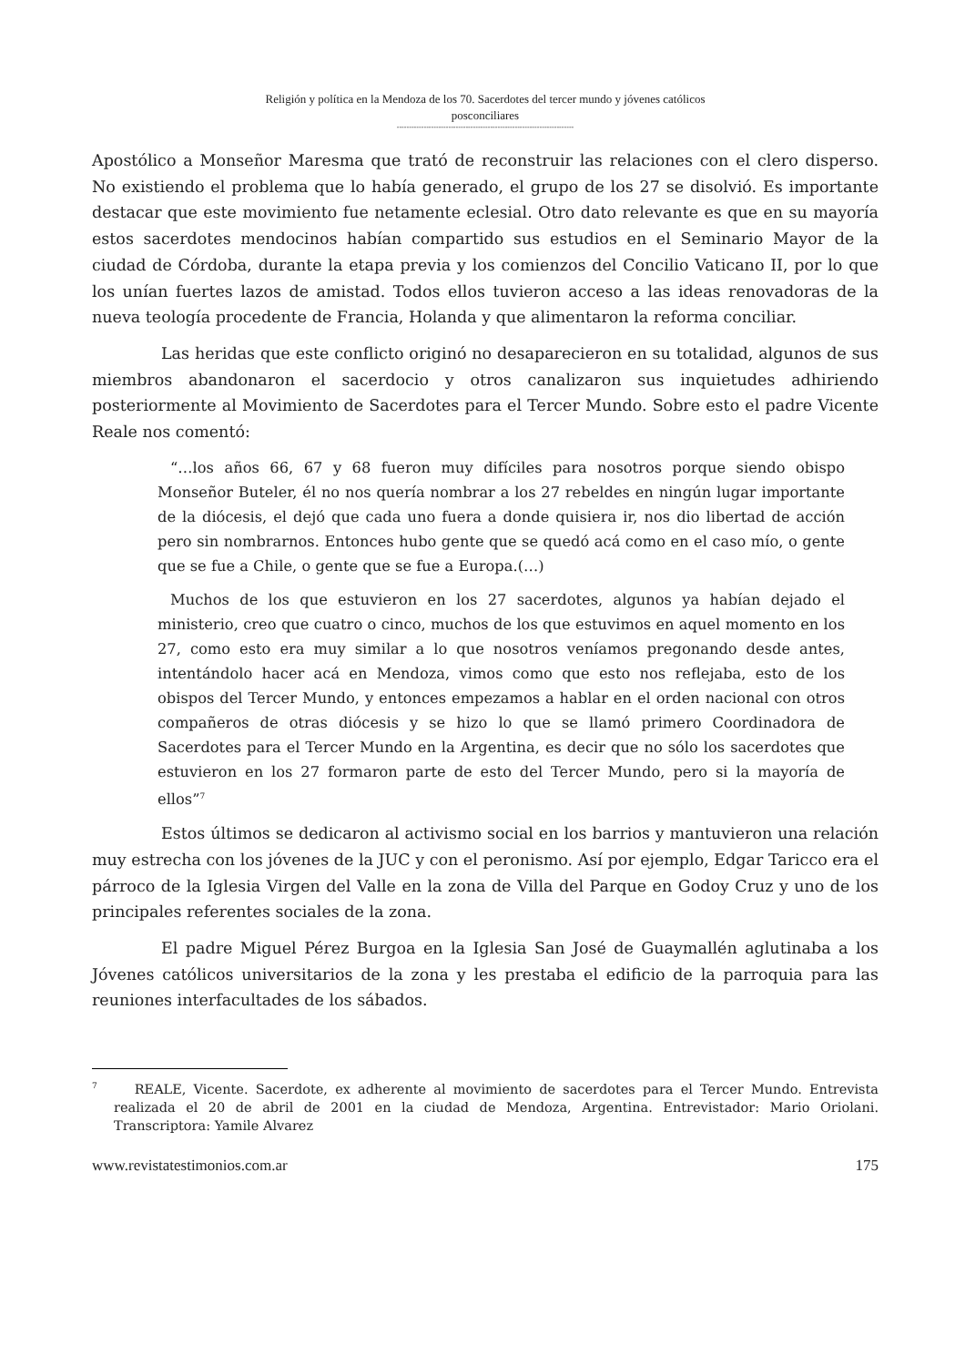Religión y política en la Mendoza de los 70. Sacerdotes del tercer mundo y jóvenes católicos
posconciliares
------------------------------------------------------------------------
Apostólico a Monseñor Maresma que trató de reconstruir las relaciones con el clero disperso. No existiendo el problema que lo había generado, el grupo de los 27 se disolvió. Es importante destacar que este movimiento fue netamente eclesial. Otro dato relevante es que en su mayoría estos sacerdotes mendocinos habían compartido sus estudios en el Seminario Mayor de la ciudad de Córdoba, durante la etapa previa y los comienzos del Concilio Vaticano II, por lo que los unían fuertes lazos de amistad. Todos ellos tuvieron acceso a las ideas renovadoras de la nueva teología procedente de Francia, Holanda y que alimentaron la reforma conciliar.
Las heridas que este conflicto originó no desaparecieron en su totalidad, algunos de sus miembros abandonaron el sacerdocio y otros canalizaron sus inquietudes adhiriendo posteriormente al Movimiento de Sacerdotes para el Tercer Mundo. Sobre esto el padre Vicente Reale nos comentó:
“…los años 66, 67 y 68 fueron muy difíciles para nosotros porque siendo obispo Monseñor Buteler, él no nos quería nombrar a los 27 rebeldes en ningún lugar importante de la diócesis, el dejó que cada uno fuera a donde quisiera ir, nos dio libertad de acción pero sin nombrarnos. Entonces hubo gente que se quedó acá como en el caso mío, o gente que se fue a Chile, o gente que se fue a Europa.(…)
Muchos de los que estuvieron en los 27 sacerdotes, algunos ya habían dejado el ministerio, creo que cuatro o cinco, muchos de los que estuvimos en aquel momento en los 27, como esto era muy similar a lo que nosotros veníamos pregonando desde antes, intentándolo hacer acá en Mendoza, vimos como que esto nos reflejaba, esto de los obispos del Tercer Mundo, y entonces empezamos a hablar en el orden nacional con otros compañeros de otras diócesis y se hizo lo que se llamó primero Coordinadora de Sacerdotes para el Tercer Mundo en la Argentina, es decir que no sólo los sacerdotes que estuvieron en los 27 formaron parte de esto del Tercer Mundo, pero si la mayoría de ellos”<sup>7</sup>
Estos últimos se dedicaron al activismo social en los barrios y mantuvieron una relación muy estrecha con los jóvenes de la JUC y con el peronismo. Así por ejemplo, Edgar Taricco era el párroco de la Iglesia Virgen del Valle en la zona de Villa del Parque en Godoy Cruz y uno de los principales referentes sociales de la zona.
El padre Miguel Pérez Burgoa en la Iglesia San José de Guaymallén aglutinaba a los Jóvenes católicos universitarios de la zona y les prestaba el edificio de la parroquia para las reuniones interfacultades de los sábados.
<sup>7</sup> REALE, Vicente. Sacerdote, ex adherente al movimiento de sacerdotes para el Tercer Mundo. Entrevista realizada el 20 de abril de 2001 en la ciudad de Mendoza, Argentina. Entrevistador: Mario Oriolani. Transcriptora: Yamile Alvarez
www.revistatestimonios.com.ar 175